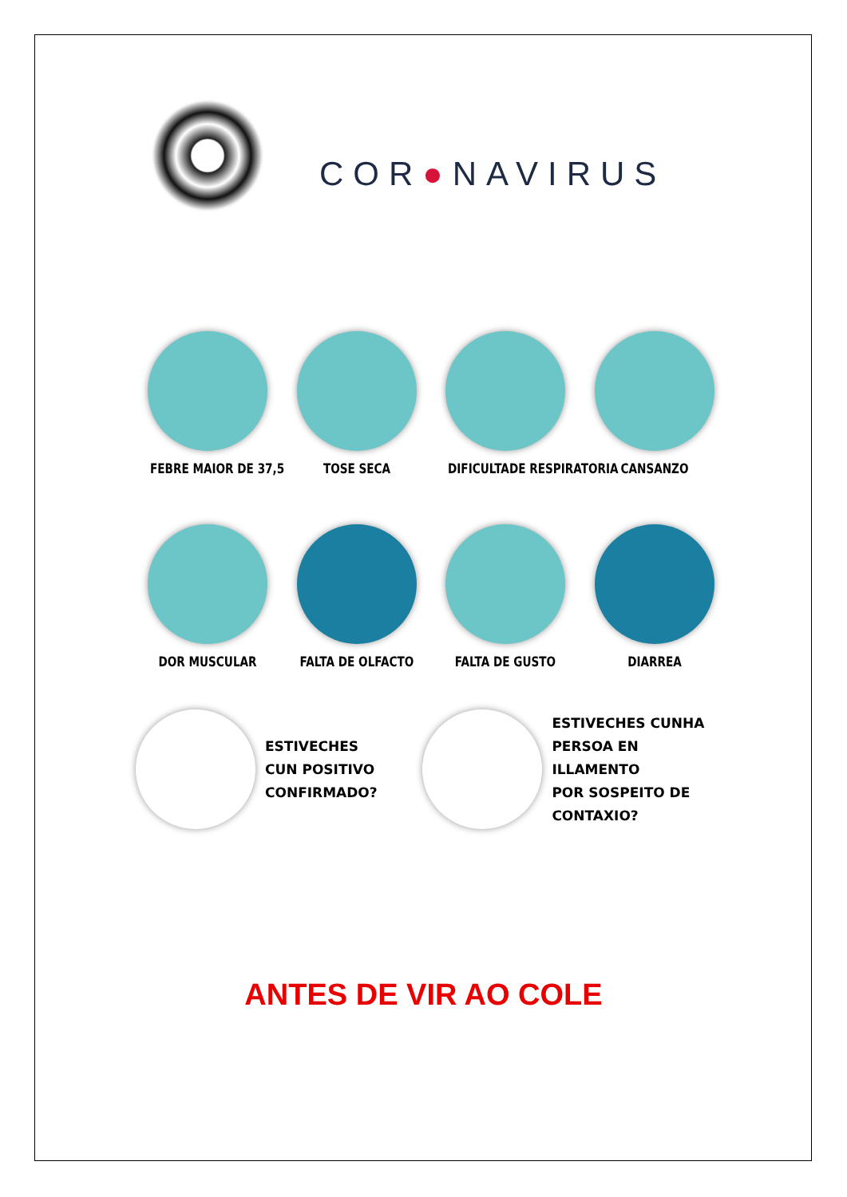COR●NAVIRUS
FEBRE MAIOR DE 37,5
TOSE SECA DIFICULTADE RESPIRATORIA
CANSANZO
DOR MUSCULAR FALTA DE OLFACTO FALTA DE GUSTO DIARREA
ESTIVECHES
CUN POSITIVO
CONFIRMADO?
ESTIVECHES CUNHA
PERSOA EN ILLAMENTO
POR SOSPEITO DE CONTAXIO?
ANTES DE VIR AO COLE